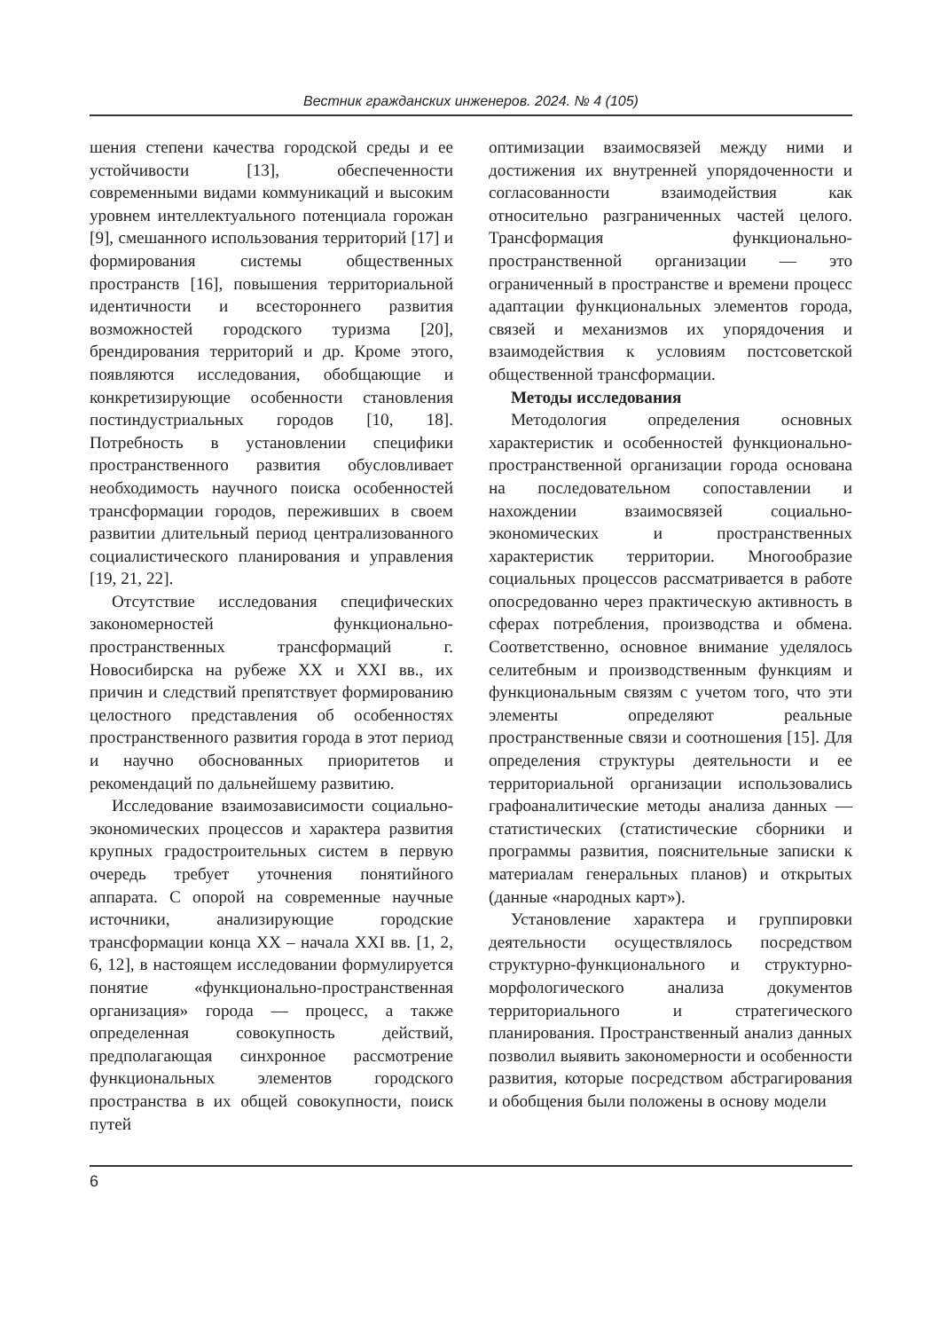Вестник гражданских инженеров. 2024. № 4 (105)
шения степени качества городской среды и ее устойчивости [13], обеспеченности современными видами коммуникаций и высоким уровнем интеллектуального потенциала горожан [9], смешанного использования территорий [17] и формирования системы общественных пространств [16], повышения территориальной идентичности и всестороннего развития возможностей городского туризма [20], брендирования территорий и др. Кроме этого, появляются исследования, обобщающие и конкретизирующие особенности становления постиндустриальных городов [10, 18]. Потребность в установлении специфики пространственного развития обусловливает необходимость научного поиска особенностей трансформации городов, переживших в своем развитии длительный период централизованного социалистического планирования и управления [19, 21, 22].
Отсутствие исследования специфических закономерностей функционально-пространственных трансформаций г. Новосибирска на рубеже XX и XXI вв., их причин и следствий препятствует формированию целостного представления об особенностях пространственного развития города в этот период и научно обоснованных приоритетов и рекомендаций по дальнейшему развитию.
Исследование взаимозависимости социально-экономических процессов и характера развития крупных градостроительных систем в первую очередь требует уточнения понятийного аппарата. С опорой на современные научные источники, анализирующие городские трансформации конца XX – начала XXI вв. [1, 2, 6, 12], в настоящем исследовании формулируется понятие «функционально-пространственная организация» города — процесс, а также определенная совокупность действий, предполагающая синхронное рассмотрение функциональных элементов городского пространства в их общей совокупности, поиск путей
оптимизации взаимосвязей между ними и достижения их внутренней упорядоченности и согласованности взаимодействия как относительно разграниченных частей целого. Трансформация функционально-пространственной организации — это ограниченный в пространстве и времени процесс адаптации функциональных элементов города, связей и механизмов их упорядочения и взаимодействия к условиям постсоветской общественной трансформации.
Методы исследования
Методология определения основных характеристик и особенностей функционально-пространственной организации города основана на последовательном сопоставлении и нахождении взаимосвязей социально-экономических и пространственных характеристик территории. Многообразие социальных процессов рассматривается в работе опосредованно через практическую активность в сферах потребления, производства и обмена. Соответственно, основное внимание уделялось селитебным и производственным функциям и функциональным связям с учетом того, что эти элементы определяют реальные пространственные связи и соотношения [15]. Для определения структуры деятельности и ее территориальной организации использовались графоаналитические методы анализа данных — статистических (статистические сборники и программы развития, пояснительные записки к материалам генеральных планов) и открытых (данные «народных карт»).
Установление характера и группировки деятельности осуществлялось посредством структурно-функционального и структурно-морфологического анализа документов территориального и стратегического планирования. Пространственный анализ данных позволил выявить закономерности и особенности развития, которые посредством абстрагирования и обобщения были положены в основу модели
6